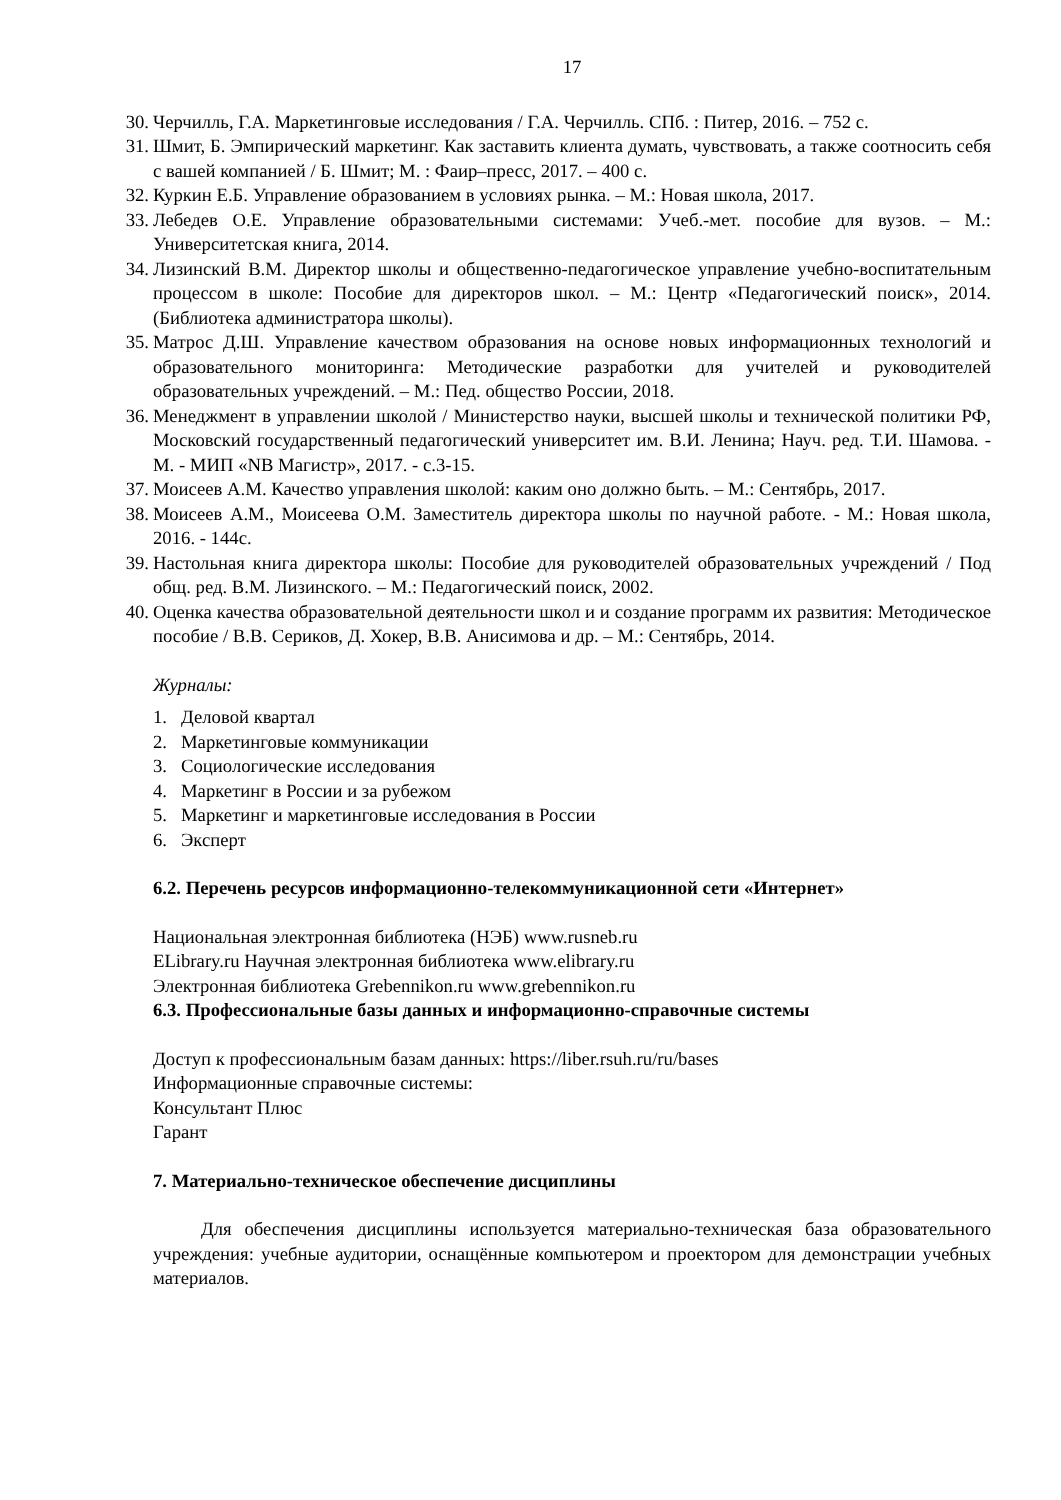17
30. Черчилль, Г.А. Маркетинговые исследования / Г.А. Черчилль. СПб. : Питер, 2016. – 752 с.
31. Шмит, Б. Эмпирический маркетинг. Как заставить клиента думать, чувствовать, а также соотносить себя с вашей компанией / Б. Шмит; М. : Фаир–пресс, 2017. – 400 с.
32. Куркин Е.Б. Управление образованием в условиях рынка. – М.: Новая школа, 2017.
33. Лебедев О.Е. Управление образовательными системами: Учеб.-мет. пособие для вузов. – М.: Университетская книга, 2014.
34. Лизинский В.М. Директор школы и общественно-педагогическое управление учебно-воспитательным процессом в школе: Пособие для директоров школ. – М.: Центр «Педагогический поиск», 2014. (Библиотека администратора школы).
35. Матрос Д.Ш. Управление качеством образования на основе новых информационных технологий и образовательного мониторинга: Методические разработки для учителей и руководителей образовательных учреждений. – М.: Пед. общество России, 2018.
36. Менеджмент в управлении школой / Министерство науки, высшей школы и технической политики РФ, Московский государственный педагогический университет им. В.И. Ленина; Науч. ред. Т.И. Шамова. - М. - МИП «NB Магистр», 2017. - с.3-15.
37. Моисеев А.М. Качество управления школой: каким оно должно быть. – М.: Сентябрь, 2017.
38. Моисеев А.М., Моисеева О.М. Заместитель директора школы по научной работе. - М.: Новая школа, 2016. - 144с.
39. Настольная книга директора школы: Пособие для руководителей образовательных учреждений / Под общ. ред. В.М. Лизинского. – М.: Педагогический поиск, 2002.
40. Оценка качества образовательной деятельности школ и и создание программ их развития: Методическое пособие / В.В. Сериков, Д. Хокер, В.В. Анисимова и др. – М.: Сентябрь, 2014.
Журналы:
1. Деловой квартал
2. Маркетинговые коммуникации
3. Социологические исследования
4. Маркетинг в России и за рубежом
5. Маркетинг и маркетинговые исследования в России
6. Эксперт
6.2. Перечень ресурсов информационно-телекоммуникационной сети «Интернет»
Национальная электронная библиотека (НЭБ) www.rusneb.ru
ELibrary.ru Научная электронная библиотека www.elibrary.ru
Электронная библиотека Grebennikon.ru www.grebennikon.ru
6.3. Профессиональные базы данных и информационно-справочные системы
Доступ к профессиональным базам данных: https://liber.rsuh.ru/ru/bases
Информационные справочные системы:
Консультант Плюс
Гарант
7. Материально-техническое обеспечение дисциплины
Для обеспечения дисциплины используется материально-техническая база образовательного учреждения: учебные аудитории, оснащённые компьютером и проектором для демонстрации учебных материалов.